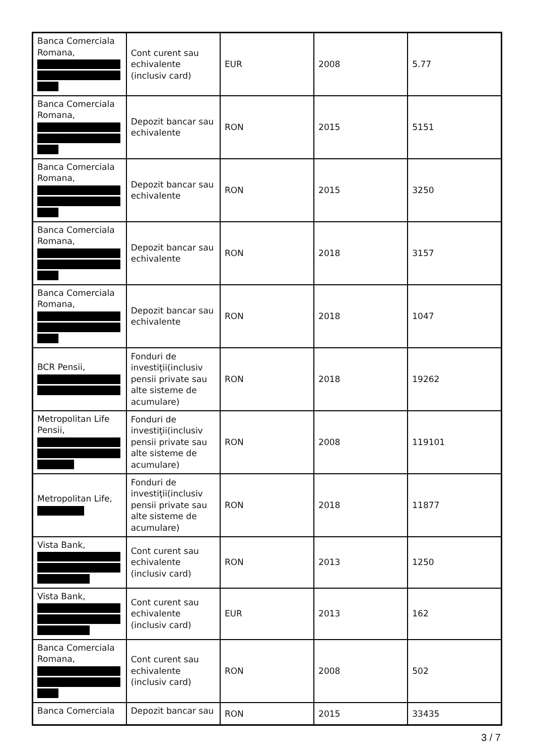| Banca Comerciala Romana, | Cont curent sau echivalente (inclusiv card) | EUR | 2008 | 5.77 |
| Banca Comerciala Romana, | Depozit bancar sau echivalente | RON | 2015 | 5151 |
| Banca Comerciala Romana, | Depozit bancar sau echivalente | RON | 2015 | 3250 |
| Banca Comerciala Romana, | Depozit bancar sau echivalente | RON | 2018 | 3157 |
| Banca Comerciala Romana, | Depozit bancar sau echivalente | RON | 2018 | 1047 |
| BCR Pensii, | Fonduri de investiţii(inclusiv pensii private sau alte sisteme de acumulare) | RON | 2018 | 19262 |
| Metropolitan Life Pensii, | Fonduri de investiţii(inclusiv pensii private sau alte sisteme de acumulare) | RON | 2008 | 119101 |
| Metropolitan Life, | Fonduri de investiţii(inclusiv pensii private sau alte sisteme de acumulare) | RON | 2018 | 11877 |
| Vista Bank, | Cont curent sau echivalente (inclusiv card) | RON | 2013 | 1250 |
| Vista Bank, | Cont curent sau echivalente (inclusiv card) | EUR | 2013 | 162 |
| Banca Comerciala Romana, | Cont curent sau echivalente (inclusiv card) | RON | 2008 | 502 |
| Banca Comerciala | Depozit bancar sau | RON | 2015 | 33435 |
3 / 7